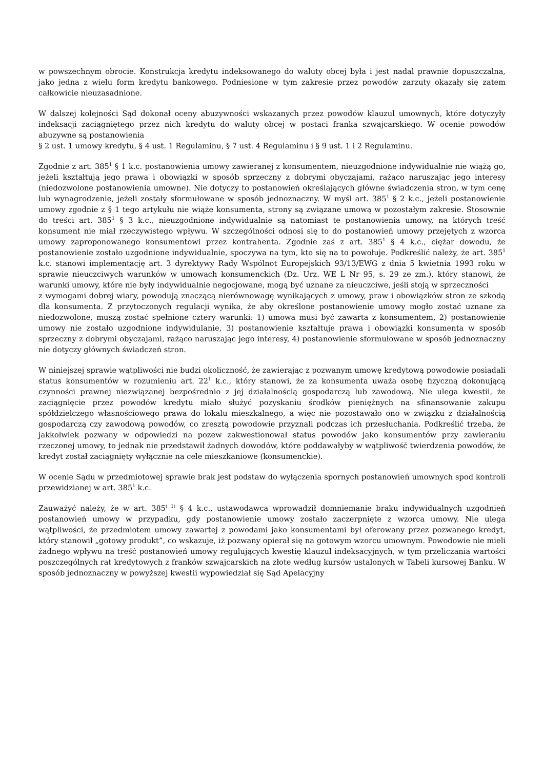w powszechnym obrocie. Konstrukcja kredytu indeksowanego do waluty obcej była i jest nadal prawnie dopuszczalna, jako jedna z wielu form kredytu bankowego. Podniesione w tym zakresie przez powodów zarzuty okazały się zatem całkowicie nieuzasadnione.
W dalszej kolejności Sąd dokonał oceny abuzywności wskazanych przez powodów klauzul umownych, które dotyczyły indeksacji zaciągniętego przez nich kredytu do waluty obcej w postaci franka szwajcarskiego. W ocenie powodów abuzywne są postanowienia
§ 2 ust. 1 umowy kredytu, § 4 ust. 1 Regulaminu, § 7 ust. 4 Regulaminu i § 9 ust. 1 i 2 Regulaminu.
Zgodnie z art. 385<sup>1</sup> § 1 k.c. postanowienia umowy zawieranej z konsumentem, nieuzgodnione indywidualnie nie wiążą go, jeżeli kształtują jego prawa i obowiązki w sposób sprzeczny z dobrymi obyczajami, rażąco naruszając jego interesy (niedozwolone postanowienia umowne). Nie dotyczy to postanowień określających główne świadczenia stron, w tym cenę lub wynagrodzenie, jeżeli zostały sformułowane w sposób jednoznaczny. W myśl art. 385<sup>1</sup> § 2 k.c., jeżeli postanowienie umowy zgodnie z § 1 tego artykułu nie wiąże konsumenta, strony są związane umową w pozostałym zakresie. Stosownie do treści art. 385<sup>1</sup> § 3 k.c., nieuzgodnione indywidualnie są natomiast te postanowienia umowy, na których treść konsument nie miał rzeczywistego wpływu. W szczególności odnosi się to do postanowień umowy przejętych z wzorca umowy zaproponowanego konsumentowi przez kontrahenta. Zgodnie zaś z art. 385<sup>1</sup> § 4 k.c., ciężar dowodu, że postanowienie zostało uzgodnione indywidualnie, spoczywa na tym, kto się na to powołuje. Podkreślić należy, że art. 385<sup>1</sup> k.c. stanowi implementację art. 3 dyrektywy Rady Wspólnot Europejskich 93/13/EWG z dnia 5 kwietnia 1993 roku w sprawie nieuczciwych warunków w umowach konsumenckich (Dz. Urz. WE L Nr 95, s. 29 ze zm.), który stanowi, że warunki umowy, które nie były indywidualnie negocjowane, mogą być uznane za nieuczciwe, jeśli stoją w sprzeczności
z wymogami dobrej wiary, powodują znaczącą nierównowagę wynikających z umowy, praw i obowiązków stron ze szkodą dla konsumenta. Z przytoczonych regulacji wynika, że aby określone postanowienie umowy mogło zostać uznane za niedozwolone, muszą zostać spełnione cztery warunki: 1) umowa musi być zawarta z konsumentem, 2) postanowienie umowy nie zostało uzgodnione indywidulanie, 3) postanowienie kształtuje prawa i obowiązki konsumenta w sposób sprzeczny z dobrymi obyczajami, rażąco naruszając jego interesy, 4) postanowienie sformułowane w sposób jednoznaczny nie dotyczy głównych świadczeń stron.
W niniejszej sprawie wątpliwości nie budzi okoliczność, że zawierając z pozwanym umowę kredytową powodowie posiadali status konsumentów w rozumieniu art. 22<sup>1</sup> k.c., który stanowi, że za konsumenta uważa osobę fizyczną dokonującą czynności prawnej niezwiązanej bezpośrednio z jej działalnością gospodarczą lub zawodową. Nie ulega kwestii, że zaciągnięcie przez powodów kredytu miało służyć pozyskaniu środków pieniężnych na sfinansowanie zakupu spółdzielczego własnościowego prawa do lokalu mieszkalnego, a więc nie pozostawało ono w związku z działalnością gospodarczą czy zawodową powodów, co zresztą powodowie przyznali podczas ich przesłuchania. Podkreślić trzeba, że jakkolwiek pozwany w odpowiedzi na pozew zakwestionował status powodów jako konsumentów przy zawieraniu rzeczonej umowy, to jednak nie przedstawił żadnych dowodów, które poddawałyby w wątpliwość twierdzenia powodów, że kredyt został zaciągnięty wyłącznie na cele mieszkaniowe (konsumenckie).
W ocenie Sądu w przedmiotowej sprawie brak jest podstaw do wyłączenia spornych postanowień umownych spod kontroli przewidzianej w art. 385<sup>1</sup> k.c.
Zauważyć należy, że w art. 385<sup>( 1)</sup> § 4 k.c., ustawodawca wprowadził domniemanie braku indywidualnych uzgodnień postanowień umowy w przypadku, gdy postanowienie umowy zostało zaczerpnięte z wzorca umowy. Nie ulega wątpliwości, że przedmiotem umowy zawartej z powodami jako konsumentami był oferowany przez pozwanego kredyt, który stanowił „gotowy produkt”, co wskazuje, iż pozwany opierał się na gotowym wzorcu umownym. Powodowie nie mieli żadnego wpływu na treść postanowień umowy regulujących kwestię klauzul indeksacyjnych, w tym przeliczania wartości poszczególnych rat kredytowych z franków szwajcarskich na złote według kursów ustalonych w Tabeli kursowej Banku. W sposób jednoznaczny w powyższej kwestii wypowiedział się Sąd Apelacyjny